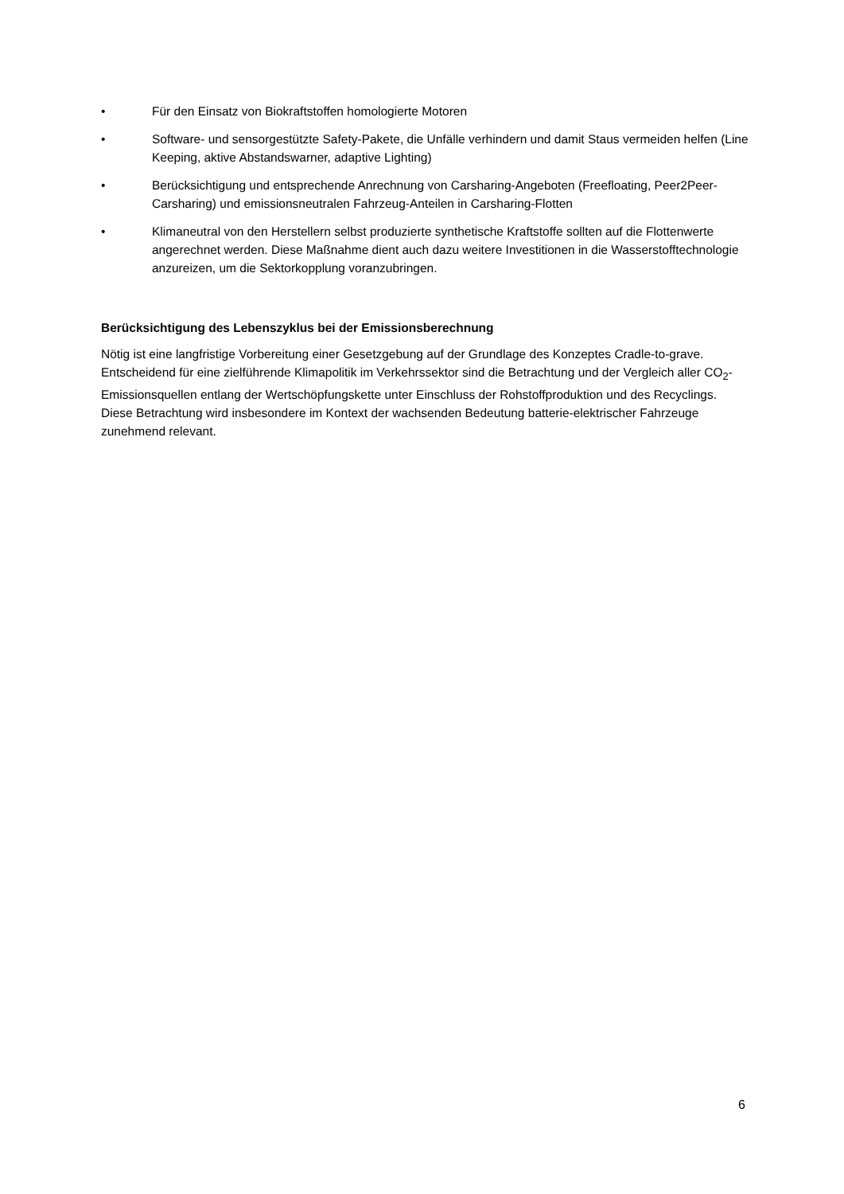• Für den Einsatz von Biokraftstoffen homologierte Motoren
• Software- und sensorgestützte Safety-Pakete, die Unfälle verhindern und damit Staus vermeiden helfen (Line Keeping, aktive Abstandswarner, adaptive Lighting)
• Berücksichtigung und entsprechende Anrechnung von Carsharing-Angeboten (Freefloating, Peer2Peer-Carsharing) und emissionsneutralen Fahrzeug-Anteilen in Carsharing-Flotten
• Klimaneutral von den Herstellern selbst produzierte synthetische Kraftstoffe sollten auf die Flottenwerte angerechnet werden. Diese Maßnahme dient auch dazu weitere Investitionen in die Wasserstofftechnologie anzureizen, um die Sektorkopplung voranzubringen.
Berücksichtigung des Lebenszyklus bei der Emissionsberechnung
Nötig ist eine langfristige Vorbereitung einer Gesetzgebung auf der Grundlage des Konzeptes Cradle-to-grave. Entscheidend für eine zielführende Klimapolitik im Verkehrssektor sind die Betrachtung und der Vergleich aller CO<sub>2</sub>-Emissionsquellen entlang der Wertschöpfungskette unter Einschluss der Rohstoffproduktion und des Recyclings. Diese Betrachtung wird insbesondere im Kontext der wachsenden Bedeutung batterie-elektrischer Fahrzeuge zunehmend relevant.
6